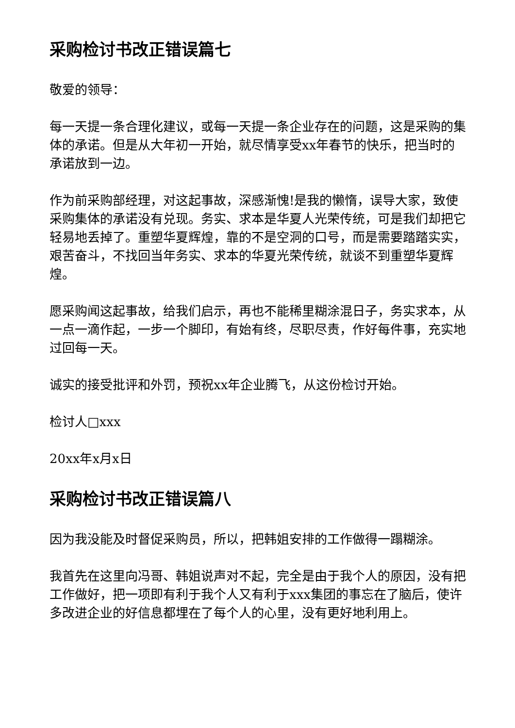采购检讨书改正错误篇七
敬爱的领导：
每一天提一条合理化建议，或每一天提一条企业存在的问题，这是采购的集体的承诺。但是从大年初一开始，就尽情享受xx年春节的快乐，把当时的承诺放到一边。
作为前采购部经理，对这起事故，深感渐愧!是我的懒惰，误导大家，致使采购集体的承诺没有兑现。务实、求本是华夏人光荣传统，可是我们却把它轻易地丢掉了。重塑华夏辉煌，靠的不是空洞的口号，而是需要踏踏实实，艰苦奋斗，不找回当年务实、求本的华夏光荣传统，就谈不到重塑华夏辉煌。
愿采购闻这起事故，给我们启示，再也不能稀里糊涂混日子，务实求本，从一点一滴作起，一步一个脚印，有始有终，尽职尽责，作好每件事，充实地过回每一天。
诚实的接受批评和外罚，预祝xx年企业腾飞，从这份检讨开始。
检讨人□xxx
20xx年x月x日
采购检讨书改正错误篇八
因为我没能及时督促采购员，所以，把韩姐安排的工作做得一蹋糊涂。
我首先在这里向冯哥、韩姐说声对不起，完全是由于我个人的原因，没有把工作做好，把一项即有利于我个人又有利于xxx集团的事忘在了脑后，使许多改进企业的好信息都埋在了每个人的心里，没有更好地利用上。